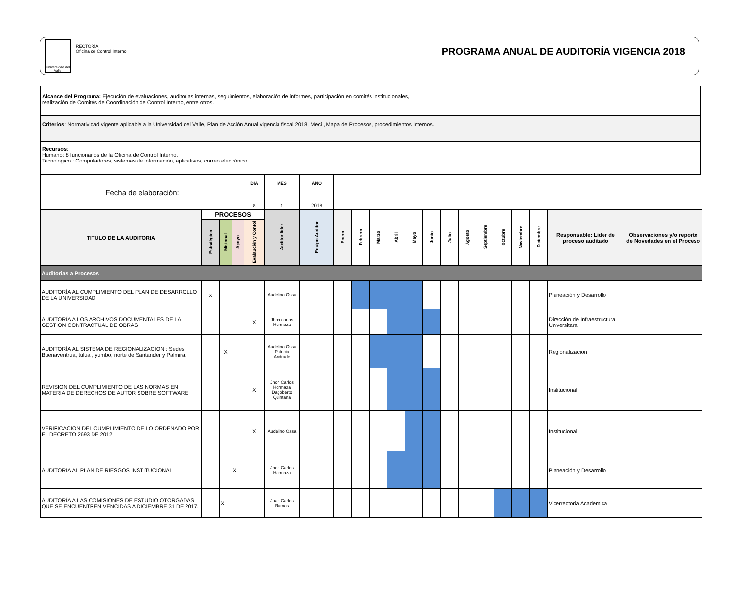Universidad del Valle
RECTORÍA
Oficina de Control Interno
PROGRAMA ANUAL DE AUDITORÍA VIGENCIA 2018
Alcance del Programa: Ejecución de evaluaciones, auditorias internas, seguimientos, elaboración de informes, participación en comités institucionales,
realización de Comités de Coordinación de Control Interno, entre otros.
Criterios: Normatividad vigente aplicable a la Universidad del Valle, Plan de Acción Anual vigencia fiscal 2018, Meci , Mapa de Procesos, procedimientos Internos.
Recursos:
Humano: 8 funcionarios de la Oficina de Control Interno.
Tecnologico : Computadores, sistemas de información, aplicativos, correo electrónico.
| Fecha de elaboración: | | | | DIA | MES | AÑO | | | | | | | | | | | | | | |
| | | | | 8 | 1 | 2018 | | | | | | | | | | | | | | |
| TITULO DE LA AUDITORIA | PROCESOS | | | | Auditor lider | Equipo Auditor | Enero | Febrero | Marzo | Abril | Mayo | Junio | Julio | Agosto | Septiembre | Octubre | Noviembre | Diciembre | Responsable: Lider de proceso auditado | Observaciones y/o reporte de Novedades en el Proceso |
| | Estratégico | Misional | Apoyo | Evalaución y Contol | | | | | | | | | | | | | | | | |
| Auditorias a Procesos | | | | | | | | | | | | | | | | | | | | |
| AUDITORÍA AL CUMPLIMIENTO DEL PLAN DE DESARROLLO DE LA UNIVERSIDAD | x | | | | Audelino Ossa | | | | | | | | | | | | | | Planeación y Desarrollo | |
| AUDITORÍA A LOS ARCHIVOS DOCUMENTALES DE LA GESTION CONTRACTUAL DE OBRAS | | | | X | Jhon carlos Hormaza | | | | | | | | | | | | | | Dirección de Infraestructura Universitara | |
| AUDITORÍA AL SISTEMA DE REGIONALIZACION : Sedes Buenaventrua, tulua , yumbo, norte de Santander y Palmira. | | X | | | Audelino Ossa Patricia Andrade | | | | | | | | | | | | | | Regionalizacion | |
| REVISION DEL CUMPLIMIENTO DE LAS NORMAS EN MATERIA DE DERECHOS DE AUTOR SOBRE SOFTWARE | | | | X | Jhon Carlos Hormaza Dagoberto Quintana | | | | | | | | | | | | | | Institucional | |
| VERIFICACION DEL CUMPLIMIENTO DE LO ORDENADO POR EL DECRETO 2693 DE 2012 | | | | X | Audelino Ossa | | | | | | | | | | | | | | Institucional | |
| AUDITORIA AL PLAN DE RIESGOS INSTITUCIONAL | | | X | | Jhon Carlos Hormaza | | | | | | | | | | | | | | Planeación y Desarrollo | |
| AUDITORÍA A LAS COMISIONES DE ESTUDIO OTORGADAS QUE SE ENCUENTREN VENCIDAS A DICIEMBRE 31 DE 2017. | | X | | | Juan Carlos Ramos | | | | | | | | | | | | | | Vicerrectoria Academica | |